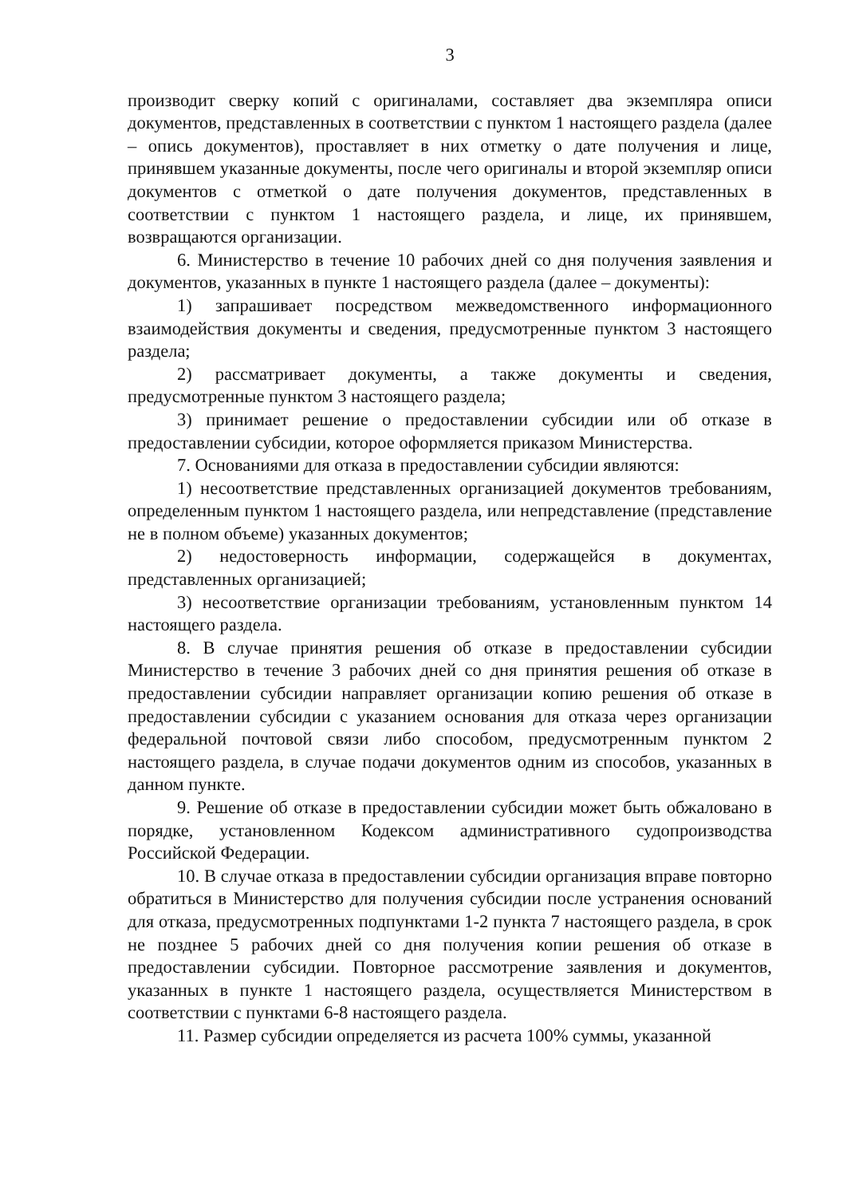3
производит сверку копий с оригиналами, составляет два экземпляра описи документов, представленных в соответствии с пунктом 1 настоящего раздела (далее – опись документов), проставляет в них отметку о дате получения и лице, принявшем указанные документы, после чего оригиналы и второй экземпляр описи документов с отметкой о дате получения документов, представленных в соответствии с пунктом 1 настоящего раздела, и лице, их принявшем, возвращаются организации.
6. Министерство в течение 10 рабочих дней со дня получения заявления и документов, указанных в пункте 1 настоящего раздела (далее – документы):
1) запрашивает посредством межведомственного информационного взаимодействия документы и сведения, предусмотренные пунктом 3 настоящего раздела;
2) рассматривает документы, а также документы и сведения, предусмотренные пунктом 3 настоящего раздела;
3) принимает решение о предоставлении субсидии или об отказе в предоставлении субсидии, которое оформляется приказом Министерства.
7. Основаниями для отказа в предоставлении субсидии являются:
1) несоответствие представленных организацией документов требованиям, определенным пунктом 1 настоящего раздела, или непредставление (представление не в полном объеме) указанных документов;
2) недостоверность информации, содержащейся в документах, представленных организацией;
3) несоответствие организации требованиям, установленным пунктом 14 настоящего раздела.
8. В случае принятия решения об отказе в предоставлении субсидии Министерство в течение 3 рабочих дней со дня принятия решения об отказе в предоставлении субсидии направляет организации копию решения об отказе в предоставлении субсидии с указанием основания для отказа через организации федеральной почтовой связи либо способом, предусмотренным пунктом 2 настоящего раздела, в случае подачи документов одним из способов, указанных в данном пункте.
9. Решение об отказе в предоставлении субсидии может быть обжаловано в порядке, установленном Кодексом административного судопроизводства Российской Федерации.
10. В случае отказа в предоставлении субсидии организация вправе повторно обратиться в Министерство для получения субсидии после устранения оснований для отказа, предусмотренных подпунктами 1-2 пункта 7 настоящего раздела, в срок не позднее 5 рабочих дней со дня получения копии решения об отказе в предоставлении субсидии. Повторное рассмотрение заявления и документов, указанных в пункте 1 настоящего раздела, осуществляется Министерством в соответствии с пунктами 6-8 настоящего раздела.
11. Размер субсидии определяется из расчета 100% суммы, указанной